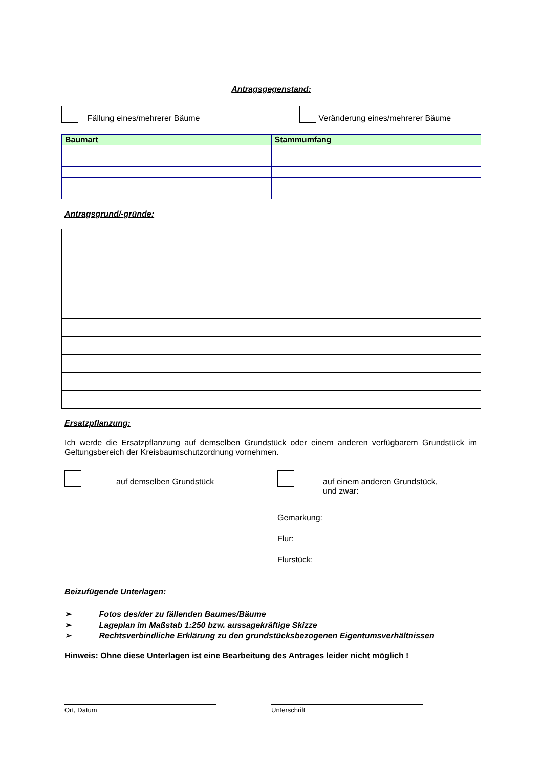Antragsgegenstand:
Fällung eines/mehrerer Bäume Veränderung eines/mehrerer Bäume
| Baumart | Stammumfang |
| --- | --- |
Antragsgrund/-gründe:
Ersatzpflanzung:
Ich werde die Ersatzpflanzung auf demselben Grundstück oder einem anderen verfügbarem Grundstück im Geltungsbereich der Kreisbaumschutzordnung vornehmen.
auf demselben Grundstück auf einem anderen Grundstück,
und zwar:
Gemarkung:
Flur:
Flurstück:
Beizufügende Unterlagen:
➢ Fotos des/der zu fällenden Baumes/Bäume
➢ Lageplan im Maßstab 1:250 bzw. aussagekräftige Skizze
➢ Rechtsverbindliche Erklärung zu den grundstücksbezogenen Eigentumsverhältnissen
Hinweis: Ohne diese Unterlagen ist eine Bearbeitung des Antrages leider nicht möglich !
Ort, Datum Unterschrift